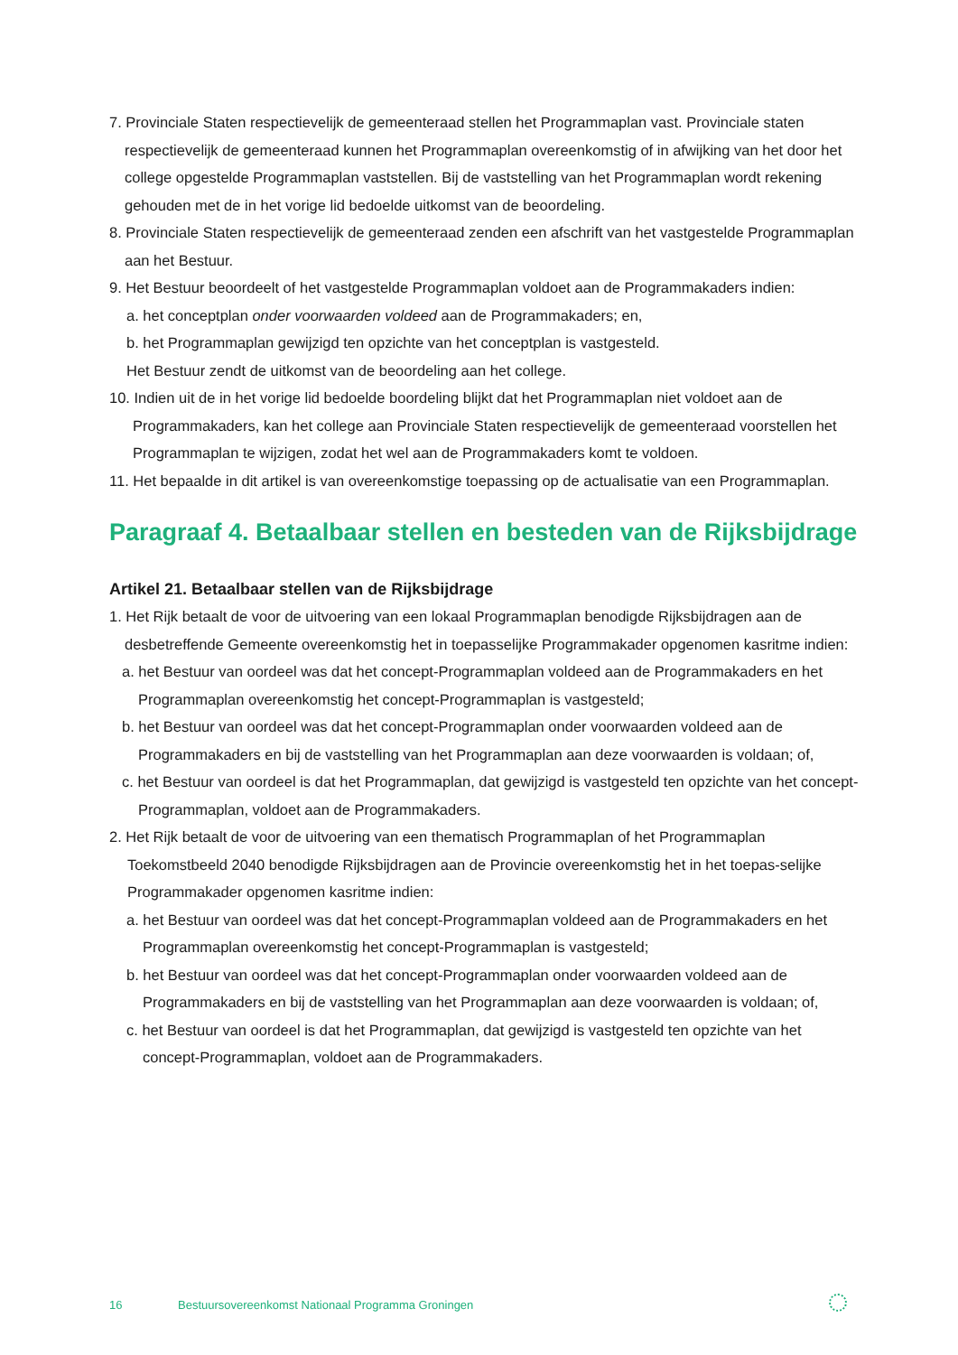7. Provinciale Staten respectievelijk de gemeenteraad stellen het Programmaplan vast. Provinciale staten respectievelijk de gemeenteraad kunnen het Programmaplan overeenkomstig of in afwijking van het door het college opgestelde Programmaplan vaststellen. Bij de vaststelling van het Programmaplan wordt rekening gehouden met de in het vorige lid bedoelde uitkomst van de beoordeling.
8. Provinciale Staten respectievelijk de gemeenteraad zenden een afschrift van het vastgestelde Programmaplan aan het Bestuur.
9. Het Bestuur beoordeelt of het vastgestelde Programmaplan voldoet aan de Programmakaders indien:
a. het conceptplan onder voorwaarden voldeed aan de Programmakaders; en,
b. het Programmaplan gewijzigd ten opzichte van het conceptplan is vastgesteld.
Het Bestuur zendt de uitkomst van de beoordeling aan het college.
10. Indien uit de in het vorige lid bedoelde boordeling blijkt dat het Programmaplan niet voldoet aan de Programmakaders, kan het college aan Provinciale Staten respectievelijk de gemeenteraad voorstellen het Programmaplan te wijzigen, zodat het wel aan de Programmakaders komt te voldoen.
11. Het bepaalde in dit artikel is van overeenkomstige toepassing op de actualisatie van een Programmaplan.
Paragraaf 4. Betaalbaar stellen en besteden van de Rijksbijdrage
Artikel 21. Betaalbaar stellen van de Rijksbijdrage
1. Het Rijk betaalt de voor de uitvoering van een lokaal Programmaplan benodigde Rijksbijdragen aan de desbetreffende Gemeente overeenkomstig het in toepasselijke Programmakader opgenomen kasritme indien:
a. het Bestuur van oordeel was dat het concept-Programmaplan voldeed aan de Programmakaders en het Programmaplan overeenkomstig het concept-Programmaplan is vastgesteld;
b. het Bestuur van oordeel was dat het concept-Programmaplan onder voorwaarden voldeed aan de Programmakaders en bij de vaststelling van het Programmaplan aan deze voorwaarden is voldaan; of,
c. het Bestuur van oordeel is dat het Programmaplan, dat gewijzigd is vastgesteld ten opzichte van het concept-Programmaplan, voldoet aan de Programmakaders.
2. Het Rijk betaalt de voor de uitvoering van een thematisch Programmaplan of het Programmaplan Toekomstbeeld 2040 benodigde Rijksbijdragen aan de Provincie overeenkomstig het in het toepas-selijke Programmakader opgenomen kasritme indien:
a. het Bestuur van oordeel was dat het concept-Programmaplan voldeed aan de Programmakaders en het Programmaplan overeenkomstig het concept-Programmaplan is vastgesteld;
b. het Bestuur van oordeel was dat het concept-Programmaplan onder voorwaarden voldeed aan de Programmakaders en bij de vaststelling van het Programmaplan aan deze voorwaarden is voldaan; of,
c. het Bestuur van oordeel is dat het Programmaplan, dat gewijzigd is vastgesteld ten opzichte van het concept-Programmaplan, voldoet aan de Programmakaders.
16 Bestuursovereenkomst Nationaal Programma Groningen